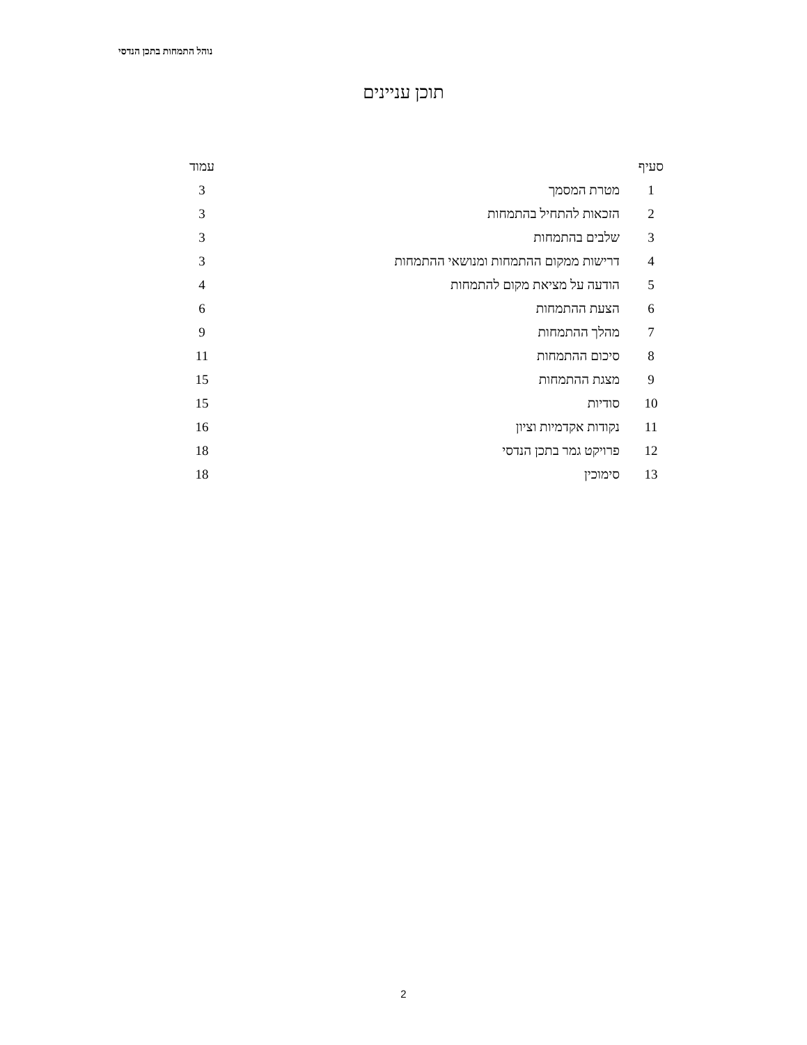נוהל התמחות בתכן הנדסי
תוכן עניינים
| סעיף | | עמוד |
| --- | --- | --- |
| 1 | מטרת המסמך | 3 |
| 2 | הזכאות להתחיל בהתמחות | 3 |
| 3 | שלבים בהתמחות | 3 |
| 4 | דרישות ממקום ההתמחות ומנושאי ההתמחות | 3 |
| 5 | הודעה על מציאת מקום להתמחות | 4 |
| 6 | הצעת ההתמחות | 6 |
| 7 | מהלך ההתמחות | 9 |
| 8 | סיכום ההתמחות | 11 |
| 9 | מצגת ההתמחות | 15 |
| 10 | סודיות | 15 |
| 11 | נקודות אקדמיות וציון | 16 |
| 12 | פרויקט גמר בתכן הנדסי | 18 |
| 13 | סימוכין | 18 |
2